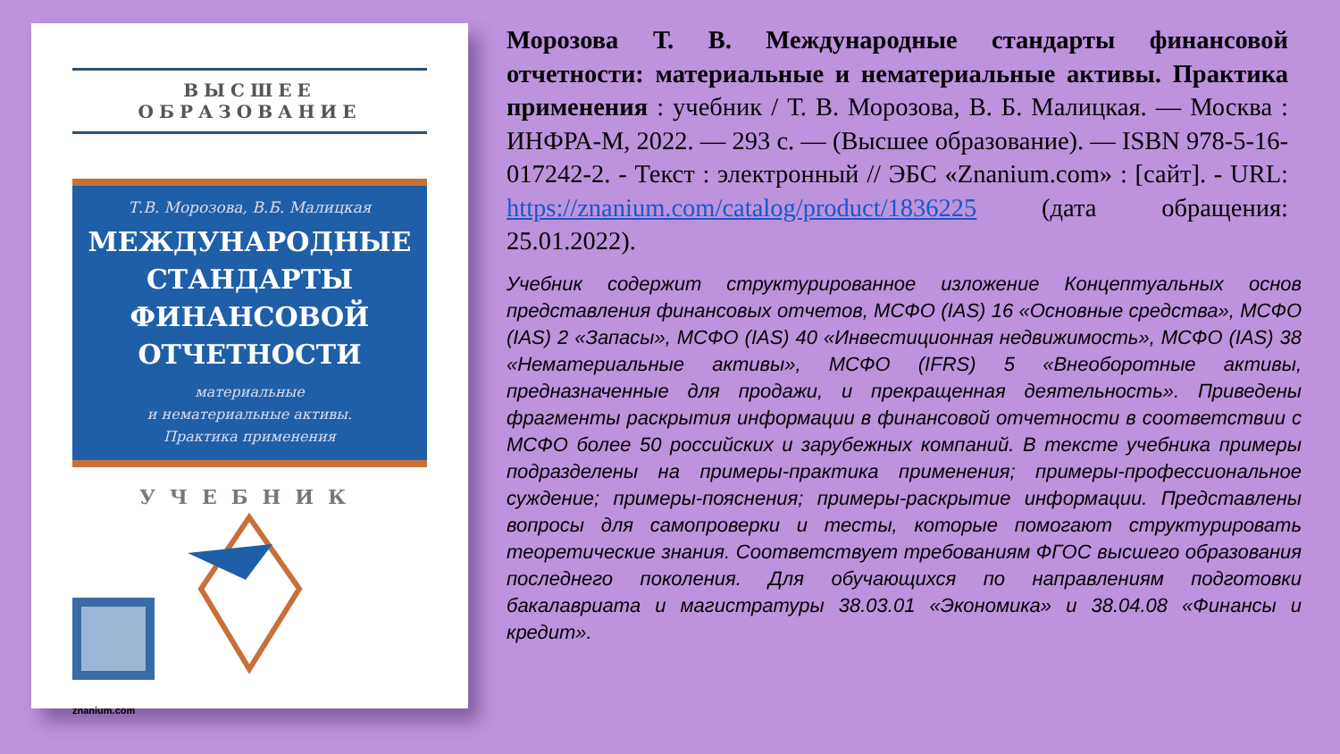ВЫСШЕЕ ОБРАЗОВАНИЕ
Т.В. Морозова, В.Б. Малицкая
МЕЖДУНАРОДНЫЕ СТАНДАРТЫ ФИНАНСОВОЙ ОТЧЕТНОСТИ
материальные
и нематериальные активы.
Практика применения
УЧЕБНИК
znanium.com
Морозова Т. В. Международные стандарты финансовой отчетности: материальные и нематериальные активы. Практика применения : учебник / Т. В. Морозова, В. Б. Малицкая. — Москва : ИНФРА-М, 2022. — 293 с. — (Высшее образование). — ISBN 978-5-16-017242-2. - Текст : электронный // ЭБС «Znanium.com» : [сайт]. - URL: https://znanium.com/catalog/product/1836225 (дата обращения: 25.01.2022).
Учебник содержит структурированное изложение Концептуальных основ представления финансовых отчетов, МСФО (IAS) 16 «Основные средства», МСФО (IAS) 2 «Запасы», МСФО (IAS) 40 «Инвестиционная недвижимость», МСФО (IAS) 38 «Нематериальные активы», МСФО (IFRS) 5 «Внеоборотные активы, предназначенные для продажи, и прекращенная деятельность». Приведены фрагменты раскрытия информации в финансовой отчетности в соответствии с МСФО более 50 российских и зарубежных компаний. В тексте учебника примеры подразделены на примеры-практика применения; примеры-профессиональное суждение; примеры-пояснения; примеры-раскрытие информации. Представлены вопросы для самопроверки и тесты, которые помогают структурировать теоретические знания. Соответствует требованиям ФГОС высшего образования последнего поколения. Для обучающихся по направлениям подготовки бакалавриата и магистратуры 38.03.01 «Экономика» и 38.04.08 «Финансы и кредит».